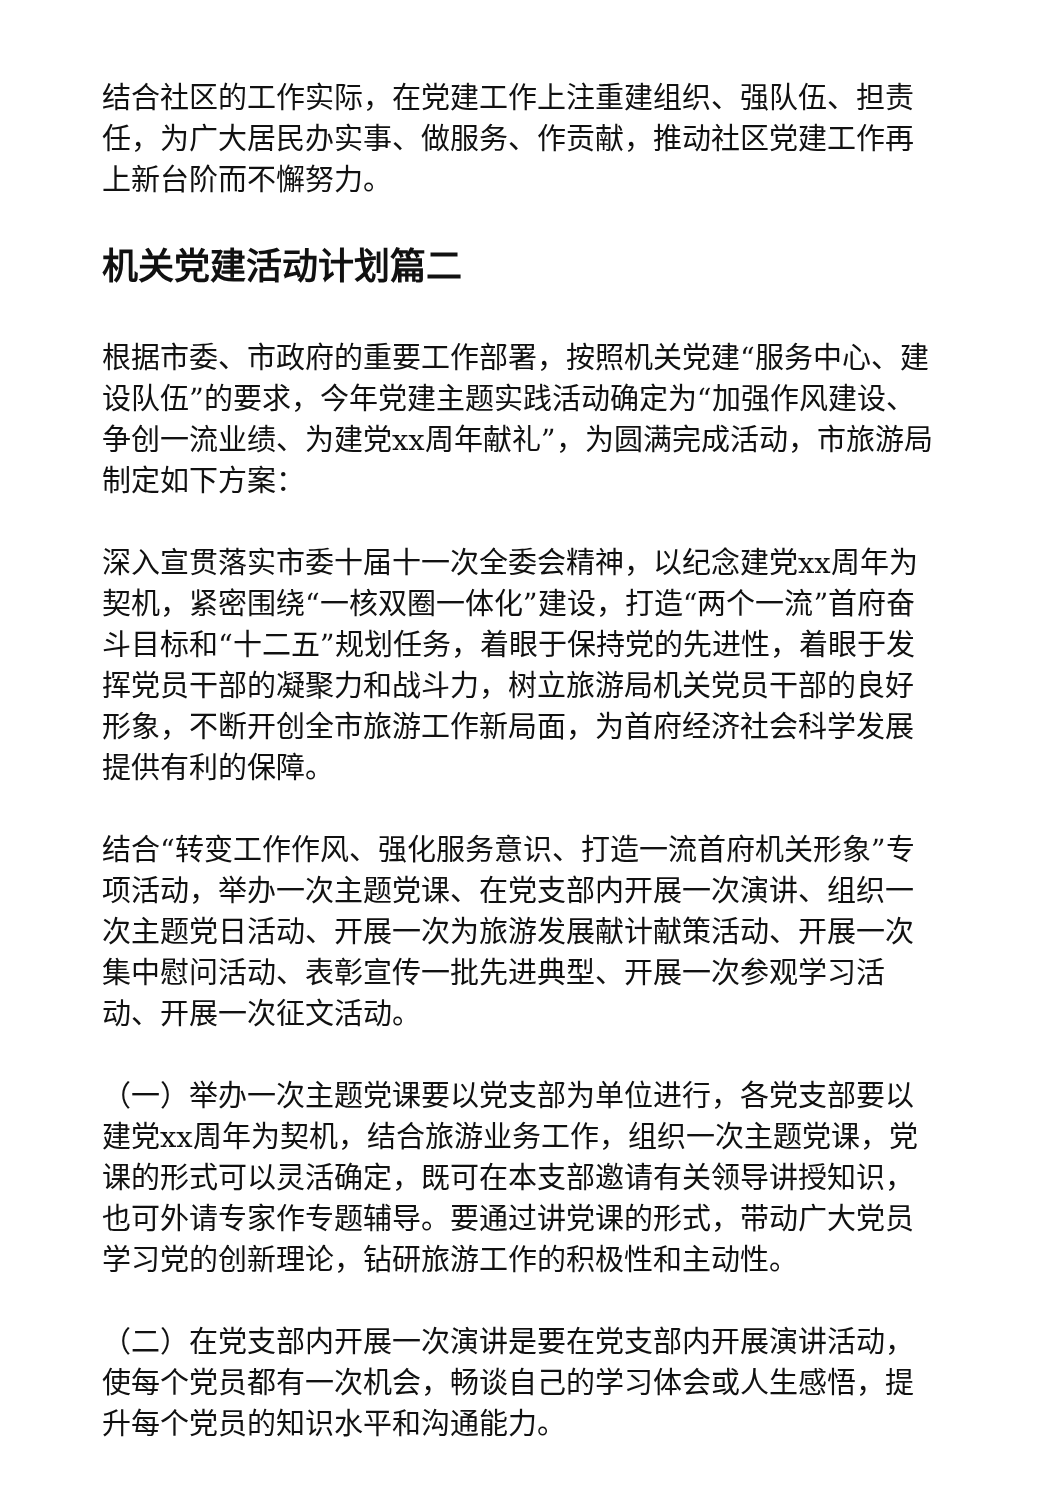结合社区的工作实际，在党建工作上注重建组织、强队伍、担责任，为广大居民办实事、做服务、作贡献，推动社区党建工作再上新台阶而不懈努力。
机关党建活动计划篇二
根据市委、市政府的重要工作部署，按照机关党建“服务中心、建设队伍”的要求，今年党建主题实践活动确定为“加强作风建设、争创一流业绩、为建党xx周年献礼”，为圆满完成活动，市旅游局制定如下方案：
深入宣贯落实市委十届十一次全委会精神，以纪念建党xx周年为契机，紧密围绕“一核双圈一体化”建设，打造“两个一流”首府奋斗目标和“十二五”规划任务，着眼于保持党的先进性，着眼于发挥党员干部的凝聚力和战斗力，树立旅游局机关党员干部的良好形象，不断开创全市旅游工作新局面，为首府经济社会科学发展提供有利的保障。
结合“转变工作作风、强化服务意识、打造一流首府机关形象”专项活动，举办一次主题党课、在党支部内开展一次演讲、组织一次主题党日活动、开展一次为旅游发展献计献策活动、开展一次集中慰问活动、表彰宣传一批先进典型、开展一次参观学习活动、开展一次征文活动。
（一）举办一次主题党课要以党支部为单位进行，各党支部要以建党xx周年为契机，结合旅游业务工作，组织一次主题党课，党课的形式可以灵活确定，既可在本支部邀请有关领导讲授知识，也可外请专家作专题辅导。要通过讲党课的形式，带动广大党员学习党的创新理论，钻研旅游工作的积极性和主动性。
（二）在党支部内开展一次演讲是要在党支部内开展演讲活动，使每个党员都有一次机会，畅谈自己的学习体会或人生感悟，提升每个党员的知识水平和沟通能力。